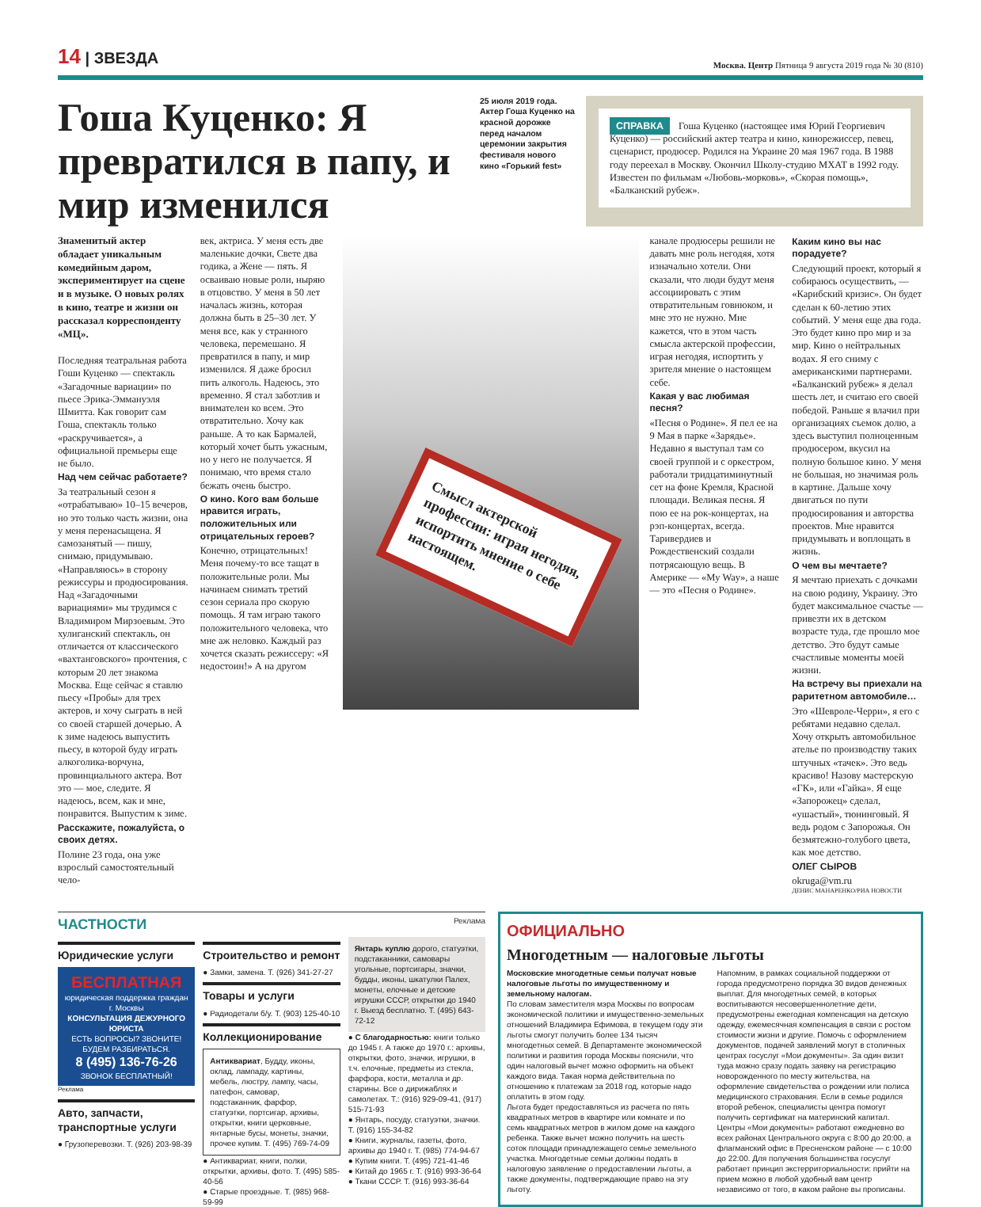14 | ЗВЕЗДА
Москва. Центр Пятница 9 августа 2019 года № 30 (810)
Гоша Куценко: Я превратился в папу, и мир изменился
25 июля 2019 года. Актер Гоша Куценко на красной дорожке перед началом церемонии закрытия фестиваля нового кино «Горький fest»
СПРАВКА Гоша Куценко (настоящее имя Юрий Георгиевич Куценко) — российский актер театра и кино, кинорежиссер, певец, сценарист, продюсер. Родился на Украине 20 мая 1967 года. В 1988 году переехал в Москву. Окончил Школу-студию МХАТ в 1992 году. Известен по фильмам «Любовь-морковь», «Скорая помощь», «Балканский рубеж».
Знаменитый актер обладает уникальным комедийным даром, экспериментирует на сцене и в музыке. О новых ролях в кино, театре и жизни он рассказал корреспонденту «МЦ».
Последняя театральная работа Гоши Куценко — спектакль «Загадочные вариации» по пьесе Эрика-Эммануэля Шмитта. Как говорит сам Гоша, спектакль только «раскручивается», а официальной премьеры еще не было.
Над чем сейчас работаете?
За театральный сезон я «отрабатываю» 10–15 вечеров, но это только часть жизни, она у меня перенасыщена. Я самозанятый — пишу, снимаю, придумываю. «Направляюсь» в сторону режиссуры и продюсирования. Над «Загадочными вариациями» мы трудимся с Владимиром Мирзоевым. Это хулиганский спектакль, он отличается от классического «вахтанговского» прочтения, с которым 20 лет знакома Москва. Еще сейчас я ставлю пьесу «Пробы» для трех актеров, и хочу сыграть в ней со своей старшей дочерью. А к зиме надеюсь выпустить пьесу, в которой буду играть алкоголика-ворчуна, провинциального актера. Вот это — мое, следите. Я надеюсь, всем, как и мне, понравится. Выпустим к зиме.
Расскажите, пожалуйста, о своих детях.
Полине 23 года, она уже взрослый самостоятельный чело-
век, актриса. У меня есть две маленькие дочки, Свете два годика, а Жене — пять. Я осваиваю новые роли, ныряю в отцовство. У меня в 50 лет началась жизнь, которая должна быть в 25–30 лет. У меня все, как у странного человека, перемешано. Я превратился в папу, и мир изменился. Я даже бросил пить алкоголь. Надеюсь, это временно. Я стал заботлив и внимателен ко всем. Это отвратительно. Хочу как раньше. А то как Бармалей, который хочет быть ужасным, но у него не получается. Я понимаю, что время стало бежать очень быстро.
О кино. Кого вам больше нравится играть, положительных или отрицательных героев?
Конечно, отрицательных! Меня почему-то все тащат в положительные роли. Мы начинаем снимать третий сезон сериала про скорую помощь. Я там играю такого положительного человека, что мне аж неловко. Каждый раз хочется сказать режиссеру: «Я недостоин!» А на другом
Смысл актерской профессии: играя негодяя, испортить мнение о себе настоящем.
канале продюсеры решили не давать мне роль негодяя, хотя изначально хотели. Они сказали, что люди будут меня ассоциировать с этим отвратительным говнюком, и мне это не нужно. Мне кажется, что в этом часть смысла актерской профессии, играя негодяя, испортить у зрителя мнение о настоящем себе.
Какая у вас любимая песня?
«Песня о Родине». Я пел ее на 9 Мая в парке «Зарядье». Недавно я выступал там со своей группой и с оркестром, работали тридцатиминутный сет на фоне Кремля, Красной площади. Великая песня. Я пою ее на рок-концертах, на рэп-концертах, всегда. Таривердиев и Рождественский создали потрясающую вещь. В Америке — «My Way», а наше — это «Песня о Родине».
Каким кино вы нас порадуете?
Следующий проект, который я собираюсь осуществить, — «Карибский кризис». Он будет сделан к 60-летию этих событий. У меня еще два года. Это будет кино про мир и за мир. Кино о нейтральных водах. Я его сниму с американскими партнерами. «Балканский рубеж» я делал шесть лет, и считаю его своей победой. Раньше я влачил при организациях съемок долю, а здесь выступил полноценным продюсером, вкусил на полную большое кино. У меня не большая, но значимая роль в картине. Дальше хочу двигаться по пути продюсирования и авторства проектов. Мне нравится придумывать и воплощать в жизнь.
О чем вы мечтаете?
Я мечтаю приехать с дочками на свою родину, Украину. Это будет максимальное счастье — привезти их в детском возрасте туда, где прошло мое детство. Это будут самые счастливые моменты моей жизни.
На встречу вы приехали на раритетном автомобиле…
Это «Шевроле-Черри», я его с ребятами недавно сделал. Хочу открыть автомобильное ателье по производству таких штучных «тачек». Это ведь красиво! Назову мастерскую «ГК», или «Гайка». Я еще «Запорожец» сделал, «ушастый», тюнинговый. Я ведь родом с Запорожья. Он безмятежно-голубого цвета, как мое детство.
ОЛЕГ СЫРОВ
okruga@vm.ru
ДЕНИС МАНАРЕНКО/РИА НОВОСТИ
ЧАСТНОСТИ Реклама
Юридические услуги
БЕСПЛАТНАЯ
юридическая поддержка граждан г. Москвы
КОНСУЛЬТАЦИЯ ДЕЖУРНОГО ЮРИСТА
ЕСТЬ ВОПРОСЫ? ЗВОНИТЕ! БУДЕМ РАЗБИРАТЬСЯ.
8 (495) 136-76-26
ЗВОНОК БЕСПЛАТНЫЙ!
Реклама
Авто, запчасти, транспортные услуги
● Грузоперевозки. Т. (926) 203-98-39
Строительство и ремонт
● Замки, замена. Т. (926) 341-27-27
Товары и услуги
● Радиодетали б/у. Т. (903) 125-40-10
Коллекционирование
Антиквариат, Будду, иконы, оклад, лампаду, картины, мебель, люстру, лампу, часы, патефон, самовар, подстаканник, фарфор, статуэтки, портсигар, архивы, открытки, книги церковные, янтарные бусы, монеты, значки, прочее купим. Т. (495) 769-74-09
● Антиквариат, книги, полки, открытки, архивы, фото. Т. (495) 585-40-56
● Старые проездные. Т. (985) 968-59-99
Янтарь куплю дорого, статуэтки, подстаканники, самовары угольные, портсигары, значки, будды, иконы, шкатулки Палех, монеты, елочные и детские игрушки СССР, открытки до 1940 г. Выезд бесплатно. Т. (495) 643-72-12
● С благодарностью: книги только до 1945 г. А также до 1970 г.: архивы, открытки, фото, значки, игрушки, в т.ч. елочные, предметы из стекла, фарфора, кости, металла и др. старины. Все о дирижаблях и самолетах. Т.: (916) 929-09-41, (917) 515-71-93
● Янтарь, посуду, статуэтки, значки. Т. (916) 155-34-82
● Книги, журналы, газеты, фото, архивы до 1940 г. Т. (985) 774-94-67
● Купим книги. Т. (495) 721-41-46
● Китай до 1965 г. Т. (916) 993-36-64
● Ткани СССР. Т. (916) 993-36-64
ОФИЦИАЛЬНО
Многодетным — налоговые льготы
Московские многодетные семьи получат новые налоговые льготы по имущественному и земельному налогам.
По словам заместителя мэра Москвы по вопросам экономической политики и имущественно-земельных отношений Владимира Ефимова, в текущем году эти льготы смогут получить более 134 тысяч многодетных семей. В Департаменте экономической политики и развития города Москвы пояснили, что один налоговый вычет можно оформить на объект каждого вида. Такая норма действительна по отношению к платежам за 2018 год, которые надо оплатить в этом году.
Льгота будет предоставляться из расчета по пять квадратных метров в квартире или комнате и по семь квадратных метров в жилом доме на каждого ребенка. Также вычет можно получить на шесть соток площади принадлежащего семье земельного участка. Многодетные семьи должны подать в налоговую заявление о предоставлении льготы, а также документы, подтверждающие право на эту льготу.
Напомним, в рамках социальной поддержки от города предусмотрено порядка 30 видов денежных выплат. Для многодетных семей, в которых воспитываются несовершеннолетние дети, предусмотрены ежегодная компенсация на детскую одежду, ежемесячная компенсация в связи с ростом стоимости жизни и другие. Помочь с оформлением документов, подачей заявлений могут в столичных центрах госуслуг «Мои документы». За один визит туда можно сразу подать заявку на регистрацию новорожденного по месту жительства, на оформление свидетельства о рождении или полиса медицинского страхования. Если в семье родился второй ребенок, специалисты центра помогут получить сертификат на материнский капитал. Центры «Мои документы» работают ежедневно во всех районах Центрального округа с 8:00 до 20:00, а флагманский офис в Пресненском районе — с 10:00 до 22:00. Для получения большинства госуслуг работает принцип экстерриториальности: прийти на прием можно в любой удобный вам центр независимо от того, в каком районе вы прописаны.